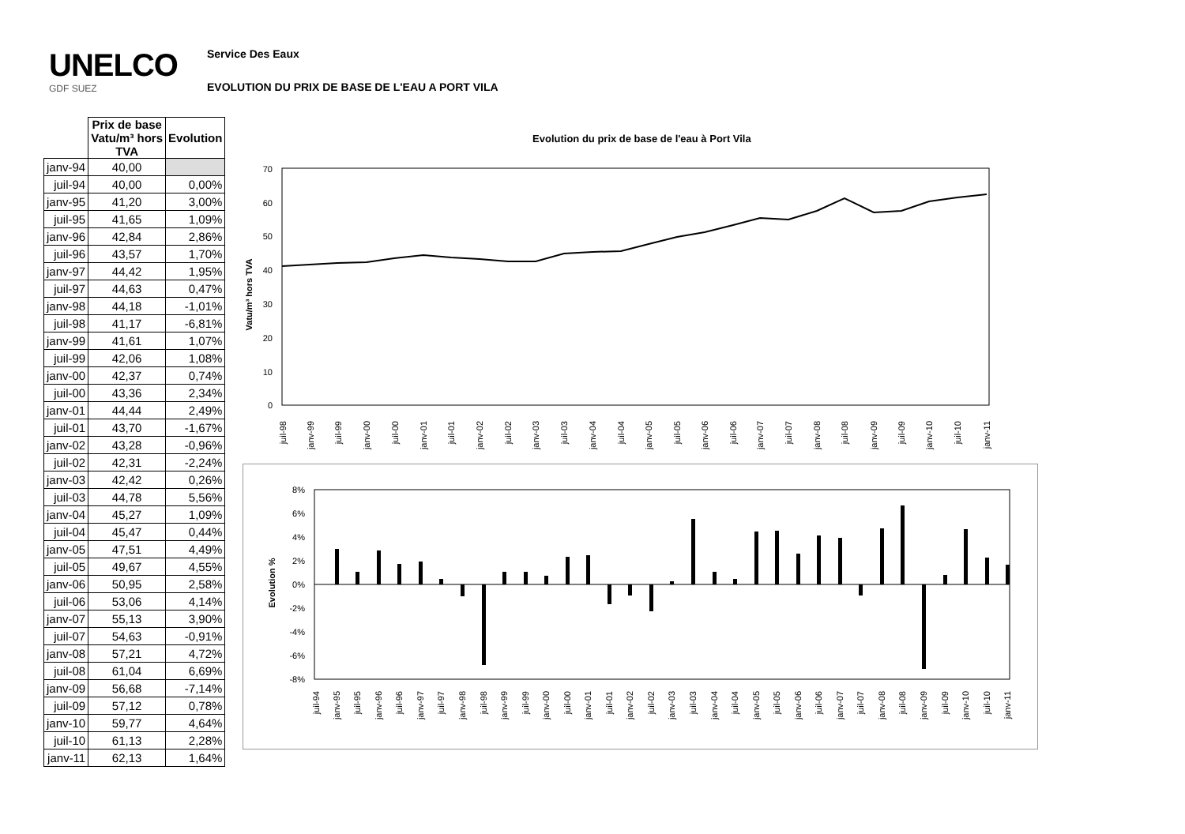UNELCO
GDF SUEZ
Service Des Eaux
EVOLUTION DU PRIX DE BASE DE L'EAU A PORT VILA
| | Prix de base Vatu/m³ hors TVA | Evolution |
| --- | --- | --- |
| janv-94 | 40,00 | |
| juil-94 | 40,00 | 0,00% |
| janv-95 | 41,20 | 3,00% |
| juil-95 | 41,65 | 1,09% |
| janv-96 | 42,84 | 2,86% |
| juil-96 | 43,57 | 1,70% |
| janv-97 | 44,42 | 1,95% |
| juil-97 | 44,63 | 0,47% |
| janv-98 | 44,18 | -1,01% |
| juil-98 | 41,17 | -6,81% |
| janv-99 | 41,61 | 1,07% |
| juil-99 | 42,06 | 1,08% |
| janv-00 | 42,37 | 0,74% |
| juil-00 | 43,36 | 2,34% |
| janv-01 | 44,44 | 2,49% |
| juil-01 | 43,70 | -1,67% |
| janv-02 | 43,28 | -0,96% |
| juil-02 | 42,31 | -2,24% |
| janv-03 | 42,42 | 0,26% |
| juil-03 | 44,78 | 5,56% |
| janv-04 | 45,27 | 1,09% |
| juil-04 | 45,47 | 0,44% |
| janv-05 | 47,51 | 4,49% |
| juil-05 | 49,67 | 4,55% |
| janv-06 | 50,95 | 2,58% |
| juil-06 | 53,06 | 4,14% |
| janv-07 | 55,13 | 3,90% |
| juil-07 | 54,63 | -0,91% |
| janv-08 | 57,21 | 4,72% |
| juil-08 | 61,04 | 6,69% |
| janv-09 | 56,68 | -7,14% |
| juil-09 | 57,12 | 0,78% |
| janv-10 | 59,77 | 4,64% |
| juil-10 | 61,13 | 2,28% |
| janv-11 | 62,13 | 1,64% |
Evolution du prix de base de l'eau à Port Vila
70
60
50
40
30
20
10
0
Vatu/m³ hors TVA
juil-98
janv-99
juil-99
janv-00
juil-00
janv-01
juil-01
janv-02
juil-02
janv-03
juil-03
janv-04
juil-04
janv-05
juil-05
janv-06
juil-06
janv-07
juil-07
janv-08
juil-08
janv-09
juil-09
janv-10
juil-10
janv-11
8%
6%
4%
2%
0%
-2%
-4%
-6%
-8%
Evolution %
juil-94
janv-95
juil-95
janv-96
juil-96
janv-97
juil-97
janv-98
juil-98
janv-99
juil-99
janv-00
juil-00
janv-01
juil-01
janv-02
juil-02
janv-03
juil-03
janv-04
juil-04
janv-05
juil-05
janv-06
juil-06
janv-07
juil-07
janv-08
juil-08
janv-09
juil-09
janv-10
juil-10
janv-11